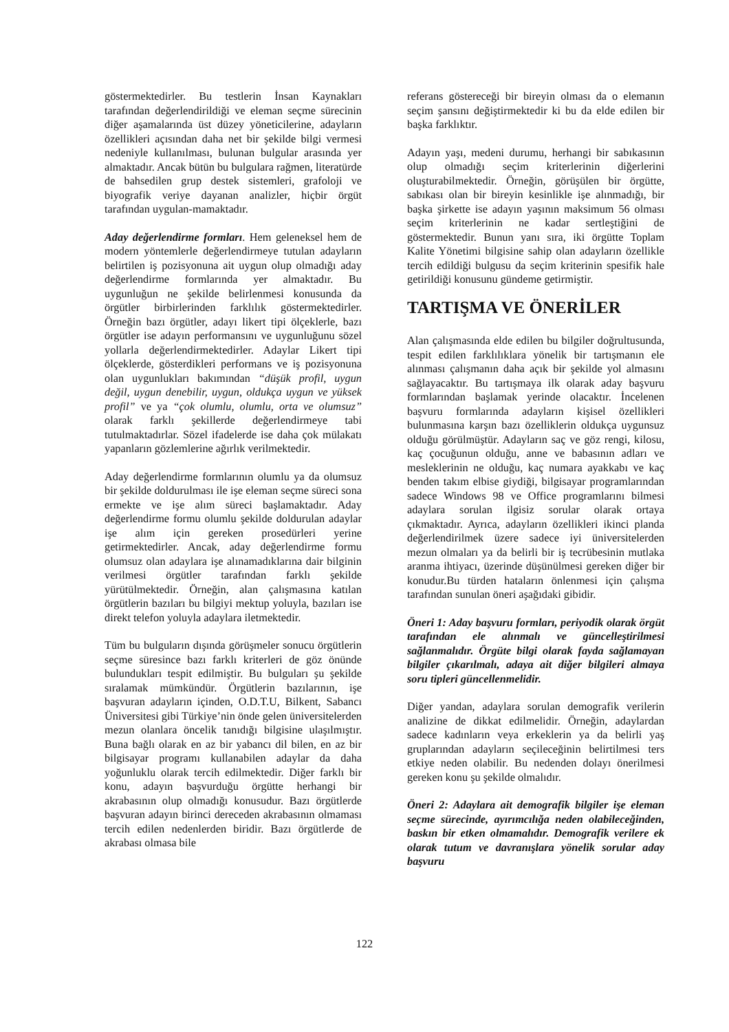göstermektedirler. Bu testlerin İnsan Kaynakları tarafından değerlendirildiği ve eleman seçme sürecinin diğer aşamalarında üst düzey yöneticilerine, adayların özellikleri açısından daha net bir şekilde bilgi vermesi nedeniyle kullanılması, bulunan bulgular arasında yer almaktadır. Ancak bütün bu bulgulara rağmen, literatürde de bahsedilen grup destek sistemleri, grafoloji ve biyografik veriye dayanan analizler, hiçbir örgüt tarafından uygulan-mamaktadır.
Aday değerlendirme formları. Hem geleneksel hem de modern yöntemlerle değerlendirmeye tutulan adayların belirtilen iş pozisyonuna ait uygun olup olmadığı aday değerlendirme formlarında yer almaktadır. Bu uygunluğun ne şekilde belirlenmesi konusunda da örgütler birbirlerinden farklılık göstermektedirler. Örneğin bazı örgütler, adayı likert tipi ölçeklerle, bazı örgütler ise adayın performansını ve uygunluğunu sözel yollarla değerlendirmektedirler. Adaylar Likert tipi ölçeklerde, gösterdikleri performans ve iş pozisyonuna olan uygunlukları bakımından “düşük profil, uygun değil, uygun denebilir, uygun, oldukça uygun ve yüksek profil” ve ya “çok olumlu, olumlu, orta ve olumsuz” olarak farklı şekillerde değerlendirmeye tabi tutulmaktadırlar. Sözel ifadelerde ise daha çok mülakatı yapanların gözlemlerine ağırlık verilmektedir.
Aday değerlendirme formlarının olumlu ya da olumsuz bir şekilde doldurulması ile işe eleman seçme süreci sona ermekte ve işe alım süreci başlamaktadır. Aday değerlendirme formu olumlu şekilde doldurulan adaylar işe alım için gereken prosedürleri yerine getirmektedirler. Ancak, aday değerlendirme formu olumsuz olan adaylara işe alınamadıklarına dair bilginin verilmesi örgütler tarafından farklı şekilde yürütülmektedir. Örneğin, alan çalışmasına katılan örgütlerin bazıları bu bilgiyi mektup yoluyla, bazıları ise direkt telefon yoluyla adaylara iletmektedir.
Tüm bu bulguların dışında görüşmeler sonucu örgütlerin seçme süresince bazı farklı kriterleri de göz önünde bulundukları tespit edilmiştir. Bu bulguları şu şekilde sıralamak mümkündür. Örgütlerin bazılarının, işe başvuran adayların içinden, O.D.T.U, Bilkent, Sabancı Üniversitesi gibi Türkiye’nin önde gelen üniversitelerden mezun olanlara öncelik tanıdığı bilgisine ulaşılmıştır. Buna bağlı olarak en az bir yabancı dil bilen, en az bir bilgisayar programı kullanabilen adaylar da daha yoğunluklu olarak tercih edilmektedir. Diğer farklı bir konu, adayın başvurduğu örgütte herhangi bir akrabasının olup olmadığı konusudur. Bazı örgütlerde başvuran adayın birinci dereceden akrabasının olmaması tercih edilen nedenlerden biridir. Bazı örgütlerde de akrabası olmasa bile
referans göstereceği bir bireyin olması da o elemanın seçim şansını değiştirmektedir ki bu da elde edilen bir başka farklıktır.
Adayın yaşı, medeni durumu, herhangi bir sabıkasının olup olmadığı seçim kriterlerinin diğerlerini oluşturabilmektedir. Örneğin, görüşülen bir örgütte, sabıkası olan bir bireyin kesinlikle işe alınmadığı, bir başka şirkette ise adayın yaşının maksimum 56 olması seçim kriterlerinin ne kadar sertleştiğini de göstermektedir. Bunun yanı sıra, iki örgütte Toplam Kalite Yönetimi bilgisine sahip olan adayların özellikle tercih edildiği bulgusu da seçim kriterinin spesifik hale getirildiği konusunu gündeme getirmiştir.
TARTIŞMA VE ÖNERİLER
Alan çalışmasında elde edilen bu bilgiler doğrultusunda, tespit edilen farklılıklara yönelik bir tartışmanın ele alınması çalışmanın daha açık bir şekilde yol almasını sağlayacaktır. Bu tartışmaya ilk olarak aday başvuru formlarından başlamak yerinde olacaktır. İncelenen başvuru formlarında adayların kişisel özellikleri bulunmasına karşın bazı özelliklerin oldukça uygunsuz olduğu görülmüştür. Adayların saç ve göz rengi, kilosu, kaç çocuğunun olduğu, anne ve babasının adları ve mesleklerinin ne olduğu, kaç numara ayakkabı ve kaç benden takım elbise giydiği, bilgisayar programlarından sadece Windows 98 ve Office programlarını bilmesi adaylara sorulan ilgisiz sorular olarak ortaya çıkmaktadır. Ayrıca, adayların özellikleri ikinci planda değerlendirilmek üzere sadece iyi üniversitelerden mezun olmaları ya da belirli bir iş tecrübesinin mutlaka aranma ihtiyacı, üzerinde düşünülmesi gereken diğer bir konudur.Bu türden hataların önlenmesi için çalışma tarafından sunulan öneri aşağıdaki gibidir.
Öneri 1: Aday başvuru formları, periyodik olarak örgüt tarafından ele alınmalı ve güncelleştirilmesi sağlanmalıdır. Örgüte bilgi olarak fayda sağlamayan bilgiler çıkarılmalı, adaya ait diğer bilgileri almaya soru tipleri güncellenmelidir.
Diğer yandan, adaylara sorulan demografik verilerin analizine de dikkat edilmelidir. Örneğin, adaylardan sadece kadınların veya erkeklerin ya da belirli yaş gruplarından adayların seçileceğinin belirtilmesi ters etkiye neden olabilir. Bu nedenden dolayı önerilmesi gereken konu şu şekilde olmalıdır.
Öneri 2: Adaylara ait demografik bilgiler işe eleman seçme sürecinde, ayırımcılığa neden olabileceğinden, baskın bir etken olmamalıdır. Demografik verilere ek olarak tutum ve davranışlara yönelik sorular aday başvuru
122